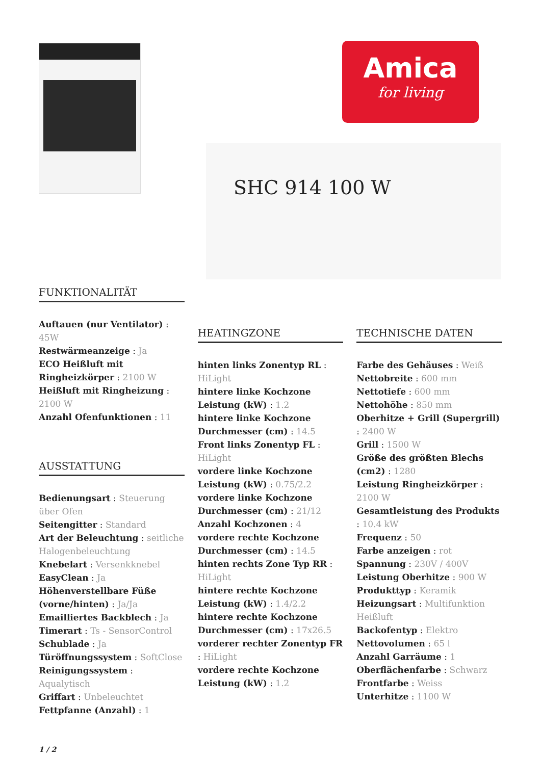Amica
for living
SHC 914 100 W
FUNKTIONALITÄT
Auftauen (nur Ventilator) : 45W
Restwärmeanzeige : Ja
ECO Heißluft mit Ringheizkörper : 2100 W
Heißluft mit Ringheizung : 2100 W
Anzahl Ofenfunktionen : 11
AUSSTATTUNG
Bedienungsart : Steuerung über Ofen
Seitengitter : Standard
Art der Beleuchtung : seitliche Halogenbeleuchtung
Knebelart : Versenkknebel
EasyClean : Ja
Höhenverstellbare Füße (vorne/hinten) : Ja/Ja
Emailliertes Backblech : Ja
Timerart : Ts - SensorControl
Schublade : Ja
Türöffnungssystem : SoftClose
Reinigungssystem : Aqualytisch
Griffart : Unbeleuchtet
Fettpfanne (Anzahl) : 1
HEATINGZONE
hinten links Zonentyp RL : HiLight
hintere linke Kochzone Leistung (kW) : 1.2
hintere linke Kochzone Durchmesser (cm) : 14.5
Front links Zonentyp FL : HiLight
vordere linke Kochzone Leistung (kW) : 0.75/2.2
vordere linke Kochzone Durchmesser (cm) : 21/12
Anzahl Kochzonen : 4
vordere rechte Kochzone Durchmesser (cm) : 14.5
hinten rechts Zone Typ RR : HiLight
hintere rechte Kochzone Leistung (kW) : 1.4/2.2
hintere rechte Kochzone Durchmesser (cm) : 17x26.5
vorderer rechter Zonentyp FR : HiLight
vordere rechte Kochzone Leistung (kW) : 1.2
TECHNISCHE DATEN
Farbe des Gehäuses : Weiß
Nettobreite : 600 mm
Nettotiefe : 600 mm
Nettohöhe : 850 mm
Oberhitze + Grill (Supergrill) : 2400 W
Grill : 1500 W
Größe des größten Blechs (cm2) : 1280
Leistung Ringheizkörper : 2100 W
Gesamtleistung des Produkts : 10.4 kW
Frequenz : 50
Farbe anzeigen : rot
Spannung : 230V / 400V
Leistung Oberhitze : 900 W
Produkttyp : Keramik
Heizungsart : Multifunktion Heißluft
Backofentyp : Elektro
Nettovolumen : 65 l
Anzahl Garräume : 1
Oberflächenfarbe : Schwarz
Frontfarbe : Weiss
Unterhitze : 1100 W
1 / 2